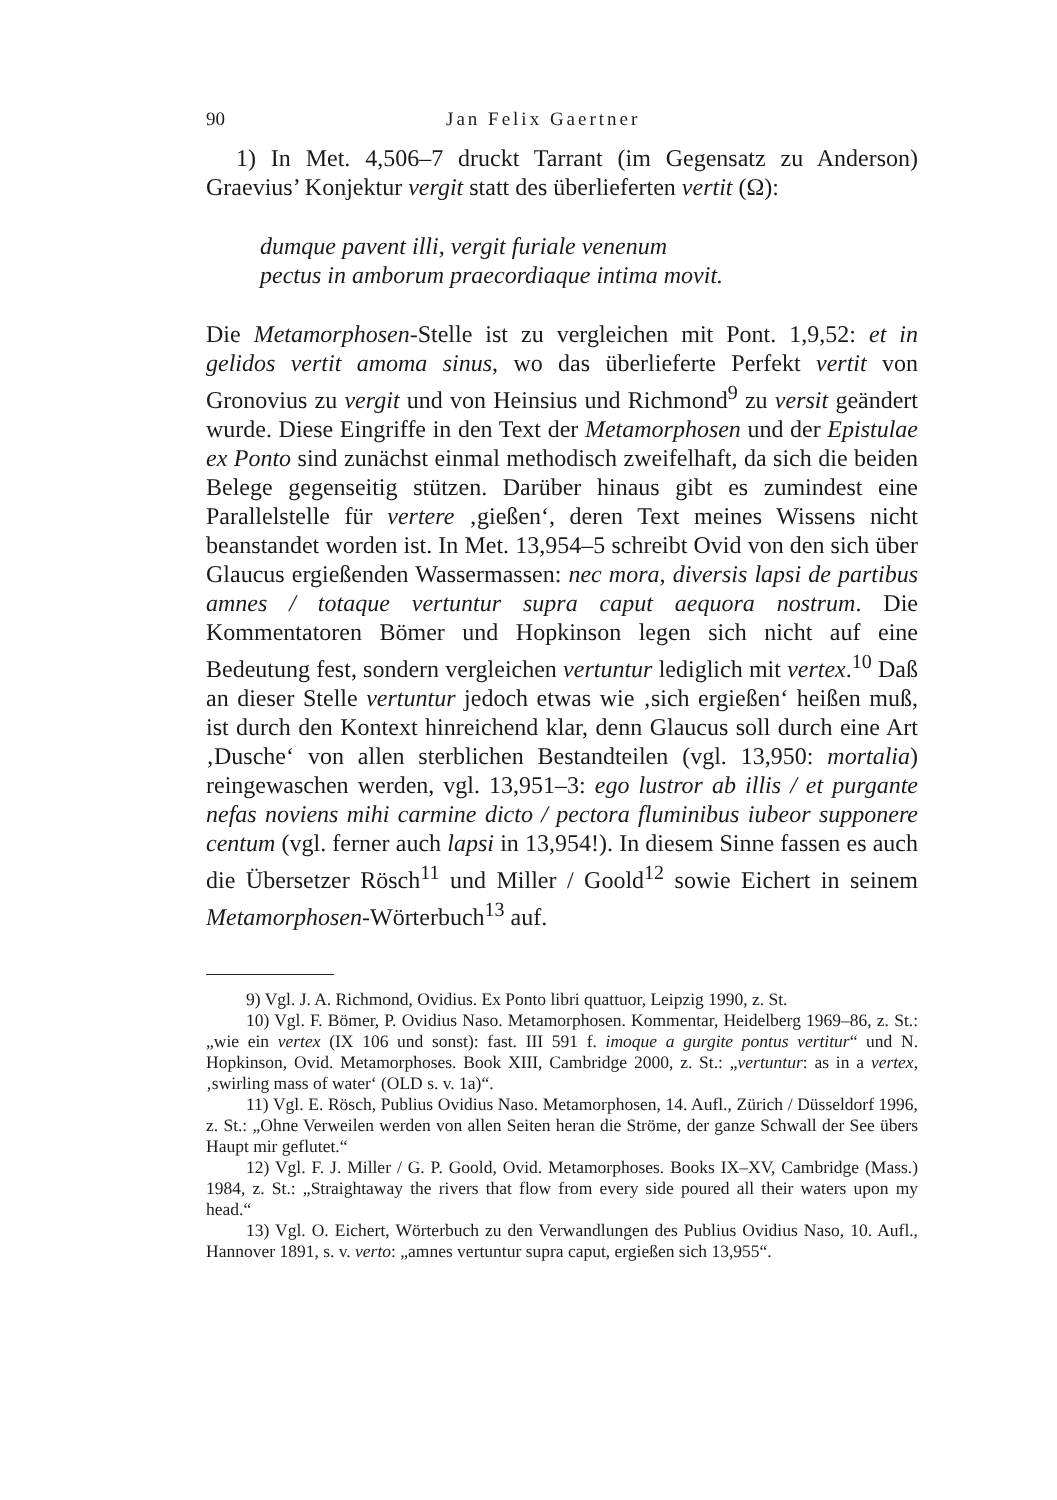90 Jan Felix Gaertner
1) In Met. 4,506–7 druckt Tarrant (im Gegensatz zu Anderson) Graevius’ Konjektur vergit statt des überlieferten vertit (Ω):
dumque pavent illi, vergit furiale venenum
pectus in amborum praecordiaque intima movit.
Die Metamorphosen-Stelle ist zu vergleichen mit Pont. 1,9,52: et in gelidos vertit amoma sinus, wo das überlieferte Perfekt vertit von Gronovius zu vergit und von Heinsius und Richmond<sup>9</sup> zu versit geändert wurde. Diese Eingriffe in den Text der Metamorphosen und der Epistulae ex Ponto sind zunächst einmal methodisch zweifelhaft, da sich die beiden Belege gegenseitig stützen. Darüber hinaus gibt es zumindest eine Parallelstelle für vertere ‚gießen‘, deren Text meines Wissens nicht beanstandet worden ist. In Met. 13,954–5 schreibt Ovid von den sich über Glaucus ergießenden Wassermassen: nec mora, diversis lapsi de partibus amnes / totaque vertuntur supra caput aequora nostrum. Die Kommentatoren Bömer und Hopkinson legen sich nicht auf eine Bedeutung fest, sondern vergleichen vertuntur lediglich mit vertex.<sup>10</sup> Daß an dieser Stelle vertuntur jedoch etwas wie ‚sich ergießen‘ heißen muß, ist durch den Kontext hinreichend klar, denn Glaucus soll durch eine Art ‚Dusche‘ von allen sterblichen Bestandteilen (vgl. 13,950: mortalia) reingewaschen werden, vgl. 13,951–3: ego lustror ab illis / et purgante nefas noviens mihi carmine dicto / pectora fluminibus iubeor supponere centum (vgl. ferner auch lapsi in 13,954!). In diesem Sinne fassen es auch die Übersetzer Rösch<sup>11</sup> und Miller / Goold<sup>12</sup> sowie Eichert in seinem Metamorphosen-Wörterbuch<sup>13</sup> auf.
9) Vgl. J. A. Richmond, Ovidius. Ex Ponto libri quattuor, Leipzig 1990, z. St.
10) Vgl. F. Bömer, P. Ovidius Naso. Metamorphosen. Kommentar, Heidelberg 1969–86, z. St.: „wie ein vertex (IX 106 und sonst): fast. III 591 f. imoque a gurgite pontus vertitur“ und N. Hopkinson, Ovid. Metamorphoses. Book XIII, Cambridge 2000, z. St.: „vertuntur: as in a vertex, ‚swirling mass of water‘ (OLD s. v. 1a)“.
11) Vgl. E. Rösch, Publius Ovidius Naso. Metamorphosen, 14. Aufl., Zürich / Düsseldorf 1996, z. St.: „Ohne Verweilen werden von allen Seiten heran die Ströme, der ganze Schwall der See übers Haupt mir geflutet.“
12) Vgl. F. J. Miller / G. P. Goold, Ovid. Metamorphoses. Books IX–XV, Cambridge (Mass.) 1984, z. St.: „Straightaway the rivers that flow from every side poured all their waters upon my head.“
13) Vgl. O. Eichert, Wörterbuch zu den Verwandlungen des Publius Ovidius Naso, 10. Aufl., Hannover 1891, s. v. verto: „amnes vertuntur supra caput, ergießen sich 13,955“.